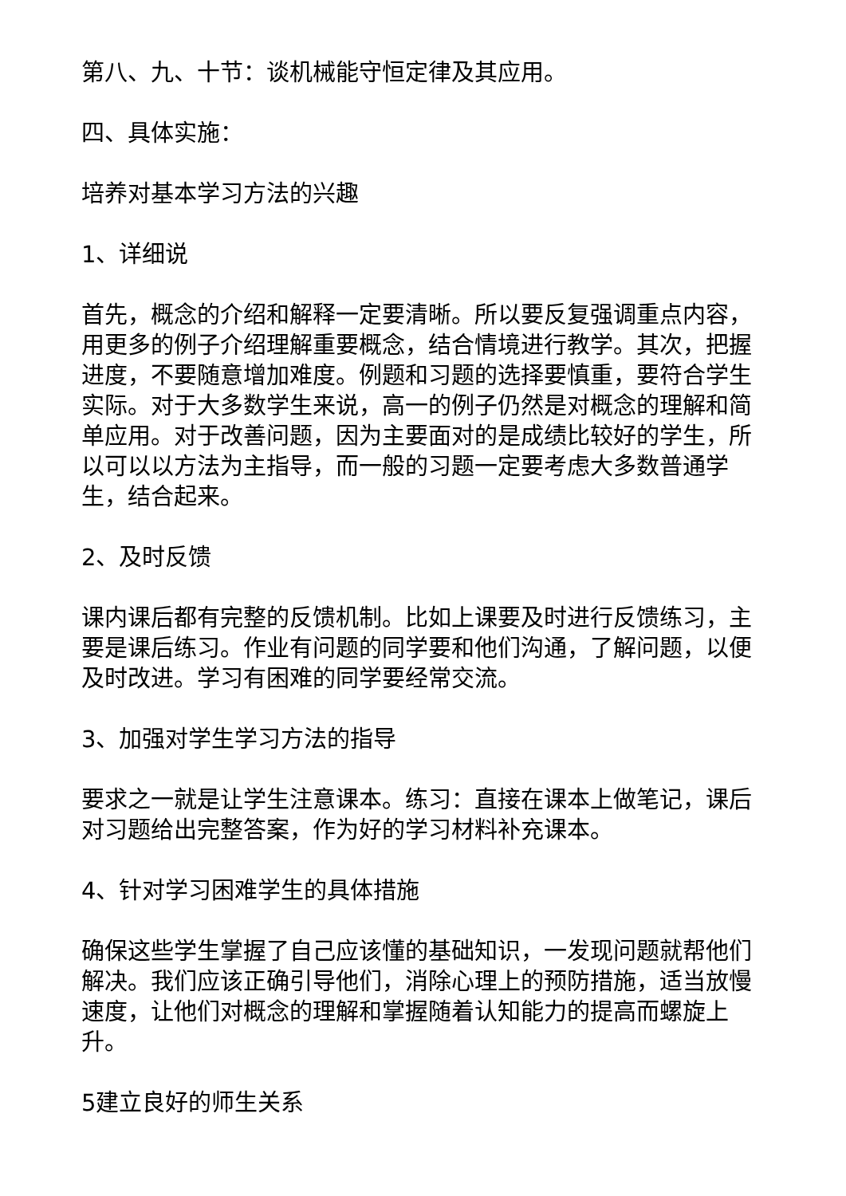第八、九、十节：谈机械能守恒定律及其应用。
四、具体实施：
培养对基本学习方法的兴趣
1、详细说
首先，概念的介绍和解释一定要清晰。所以要反复强调重点内容，用更多的例子介绍理解重要概念，结合情境进行教学。其次，把握进度，不要随意增加难度。例题和习题的选择要慎重，要符合学生实际。对于大多数学生来说，高一的例子仍然是对概念的理解和简单应用。对于改善问题，因为主要面对的是成绩比较好的学生，所以可以以方法为主指导，而一般的习题一定要考虑大多数普通学生，结合起来。
2、及时反馈
课内课后都有完整的反馈机制。比如上课要及时进行反馈练习，主要是课后练习。作业有问题的同学要和他们沟通，了解问题，以便及时改进。学习有困难的同学要经常交流。
3、加强对学生学习方法的指导
要求之一就是让学生注意课本。练习：直接在课本上做笔记，课后对习题给出完整答案，作为好的学习材料补充课本。
4、针对学习困难学生的具体措施
确保这些学生掌握了自己应该懂的基础知识，一发现问题就帮他们解决。我们应该正确引导他们，消除心理上的预防措施，适当放慢速度，让他们对概念的理解和掌握随着认知能力的提高而螺旋上升。
5建立良好的师生关系